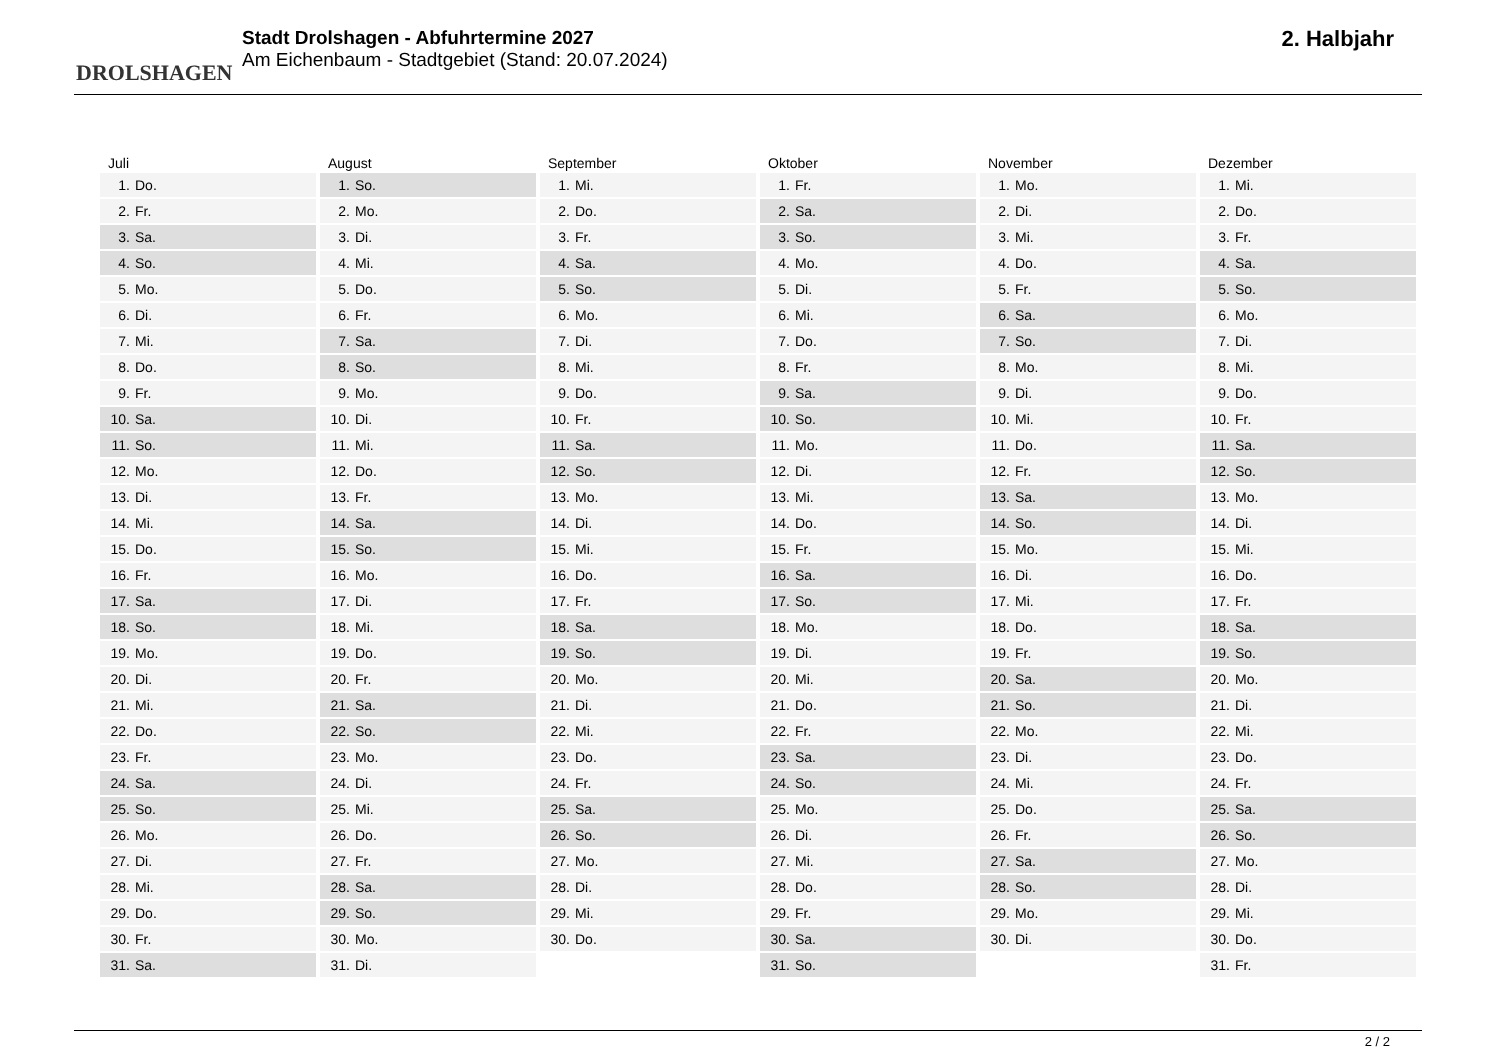DROLSHAGEN
Stadt Drolshagen - Abfuhrtermine 2027
Am Eichenbaum - Stadtgebiet (Stand: 20.07.2024)
2. Halbjahr
| Juli | |
| --- | --- |
| 1. | Do. |
| 2. | Fr. |
| 3. | Sa. |
| 4. | So. |
| 5. | Mo. |
| 6. | Di. |
| 7. | Mi. |
| 8. | Do. |
| 9. | Fr. |
| 10. | Sa. |
| 11. | So. |
| 12. | Mo. |
| 13. | Di. |
| 14. | Mi. |
| 15. | Do. |
| 16. | Fr. |
| 17. | Sa. |
| 18. | So. |
| 19. | Mo. |
| 20. | Di. |
| 21. | Mi. |
| 22. | Do. |
| 23. | Fr. |
| 24. | Sa. |
| 25. | So. |
| 26. | Mo. |
| 27. | Di. |
| 28. | Mi. |
| 29. | Do. |
| 30. | Fr. |
| 31. | Sa. |
| August | |
| --- | --- |
| 1. | So. |
| 2. | Mo. |
| 3. | Di. |
| 4. | Mi. |
| 5. | Do. |
| 6. | Fr. |
| 7. | Sa. |
| 8. | So. |
| 9. | Mo. |
| 10. | Di. |
| 11. | Mi. |
| 12. | Do. |
| 13. | Fr. |
| 14. | Sa. |
| 15. | So. |
| 16. | Mo. |
| 17. | Di. |
| 18. | Mi. |
| 19. | Do. |
| 20. | Fr. |
| 21. | Sa. |
| 22. | So. |
| 23. | Mo. |
| 24. | Di. |
| 25. | Mi. |
| 26. | Do. |
| 27. | Fr. |
| 28. | Sa. |
| 29. | So. |
| 30. | Mo. |
| 31. | Di. |
| September | |
| --- | --- |
| 1. | Mi. |
| 2. | Do. |
| 3. | Fr. |
| 4. | Sa. |
| 5. | So. |
| 6. | Mo. |
| 7. | Di. |
| 8. | Mi. |
| 9. | Do. |
| 10. | Fr. |
| 11. | Sa. |
| 12. | So. |
| 13. | Mo. |
| 14. | Di. |
| 15. | Mi. |
| 16. | Do. |
| 17. | Fr. |
| 18. | Sa. |
| 19. | So. |
| 20. | Mo. |
| 21. | Di. |
| 22. | Mi. |
| 23. | Do. |
| 24. | Fr. |
| 25. | Sa. |
| 26. | So. |
| 27. | Mo. |
| 28. | Di. |
| 29. | Mi. |
| 30. | Do. |
| Oktober | |
| --- | --- |
| 1. | Fr. |
| 2. | Sa. |
| 3. | So. |
| 4. | Mo. |
| 5. | Di. |
| 6. | Mi. |
| 7. | Do. |
| 8. | Fr. |
| 9. | Sa. |
| 10. | So. |
| 11. | Mo. |
| 12. | Di. |
| 13. | Mi. |
| 14. | Do. |
| 15. | Fr. |
| 16. | Sa. |
| 17. | So. |
| 18. | Mo. |
| 19. | Di. |
| 20. | Mi. |
| 21. | Do. |
| 22. | Fr. |
| 23. | Sa. |
| 24. | So. |
| 25. | Mo. |
| 26. | Di. |
| 27. | Mi. |
| 28. | Do. |
| 29. | Fr. |
| 30. | Sa. |
| 31. | So. |
| November | |
| --- | --- |
| 1. | Mo. |
| 2. | Di. |
| 3. | Mi. |
| 4. | Do. |
| 5. | Fr. |
| 6. | Sa. |
| 7. | So. |
| 8. | Mo. |
| 9. | Di. |
| 10. | Mi. |
| 11. | Do. |
| 12. | Fr. |
| 13. | Sa. |
| 14. | So. |
| 15. | Mo. |
| 16. | Di. |
| 17. | Mi. |
| 18. | Do. |
| 19. | Fr. |
| 20. | Sa. |
| 21. | So. |
| 22. | Mo. |
| 23. | Di. |
| 24. | Mi. |
| 25. | Do. |
| 26. | Fr. |
| 27. | Sa. |
| 28. | So. |
| 29. | Mo. |
| 30. | Di. |
| Dezember | |
| --- | --- |
| 1. | Mi. |
| 2. | Do. |
| 3. | Fr. |
| 4. | Sa. |
| 5. | So. |
| 6. | Mo. |
| 7. | Di. |
| 8. | Mi. |
| 9. | Do. |
| 10. | Fr. |
| 11. | Sa. |
| 12. | So. |
| 13. | Mo. |
| 14. | Di. |
| 15. | Mi. |
| 16. | Do. |
| 17. | Fr. |
| 18. | Sa. |
| 19. | So. |
| 20. | Mo. |
| 21. | Di. |
| 22. | Mi. |
| 23. | Do. |
| 24. | Fr. |
| 25. | Sa. |
| 26. | So. |
| 27. | Mo. |
| 28. | Di. |
| 29. | Mi. |
| 30. | Do. |
| 31. | Fr. |
2 / 2